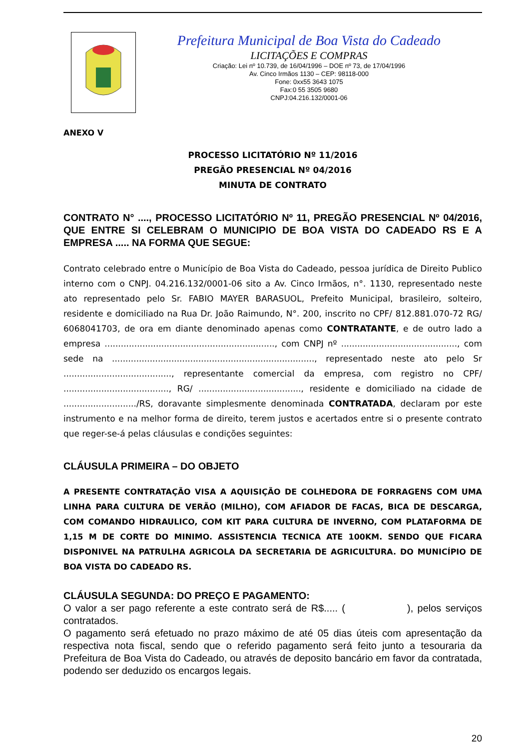Prefeitura Municipal de Boa Vista do Cadeado
LICITAÇÕES E COMPRAS
Criação: Lei nº 10.739, de 16/04/1996 – DOE nº 73, de 17/04/1996
Av. Cinco Irmãos 1130 – CEP: 98118-000
Fone: 0xx55 3643 1075
Fax:0 55 3505 9680
CNPJ:04.216.132/0001-06
ANEXO V
PROCESSO LICITATÓRIO Nº 11/2016
PREGÃO PRESENCIAL Nº 04/2016
MINUTA DE CONTRATO
CONTRATO N° ...., PROCESSO LICITATÓRIO Nº 11, PREGÃO PRESENCIAL Nº 04/2016, QUE ENTRE SI CELEBRAM O MUNICIPIO DE BOA VISTA DO CADEADO RS E A EMPRESA ..... NA FORMA QUE SEGUE:
Contrato celebrado entre o Município de Boa Vista do Cadeado, pessoa jurídica de Direito Publico interno com o CNPJ. 04.216.132/0001-06 sito a Av. Cinco Irmãos, n°. 1130, representado neste ato representado pelo Sr. FABIO MAYER BARASUOL, Prefeito Municipal, brasileiro, solteiro, residente e domiciliado na Rua Dr. João Raimundo, N°. 200, inscrito no CPF/ 812.881.070-72 RG/ 6068041703, de ora em diante denominado apenas como CONTRATANTE, e de outro lado a empresa ..............................................................., com CNPJ nº ..........................................., com sede na ..........................................................................., representado neste ato pelo Sr ........................................, representante comercial da empresa, com registro no CPF/ ......................................., RG/ ......................................, residente e domiciliado na cidade de .........................../RS, doravante simplesmente denominada CONTRATADA, declaram por este instrumento e na melhor forma de direito, terem justos e acertados entre si o presente contrato que reger-se-á pelas cláusulas e condições seguintes:
CLÁUSULA PRIMEIRA – DO OBJETO
A PRESENTE CONTRATAÇÃO VISA A AQUISIÇÃO DE COLHEDORA DE FORRAGENS COM UMA LINHA PARA CULTURA DE VERÃO (MILHO), COM AFIADOR DE FACAS, BICA DE DESCARGA, COM COMANDO HIDRAULICO, COM KIT PARA CULTURA DE INVERNO, COM PLATAFORMA DE 1,15 M DE CORTE DO MINIMO. ASSISTENCIA TECNICA ATE 100KM. SENDO QUE FICARA DISPONIVEL NA PATRULHA AGRICOLA DA SECRETARIA DE AGRICULTURA. DO MUNICÍPIO DE BOA VISTA DO CADEADO RS.
CLÁUSULA SEGUNDA: DO PREÇO E PAGAMENTO:
O valor a ser pago referente a este contrato será de R$..... ( ), pelos serviços contratados.
O pagamento será efetuado no prazo máximo de até 05 dias úteis com apresentação da respectiva nota fiscal, sendo que o referido pagamento será feito junto a tesouraria da Prefeitura de Boa Vista do Cadeado, ou através de deposito bancário em favor da contratada, podendo ser deduzido os encargos legais.
20